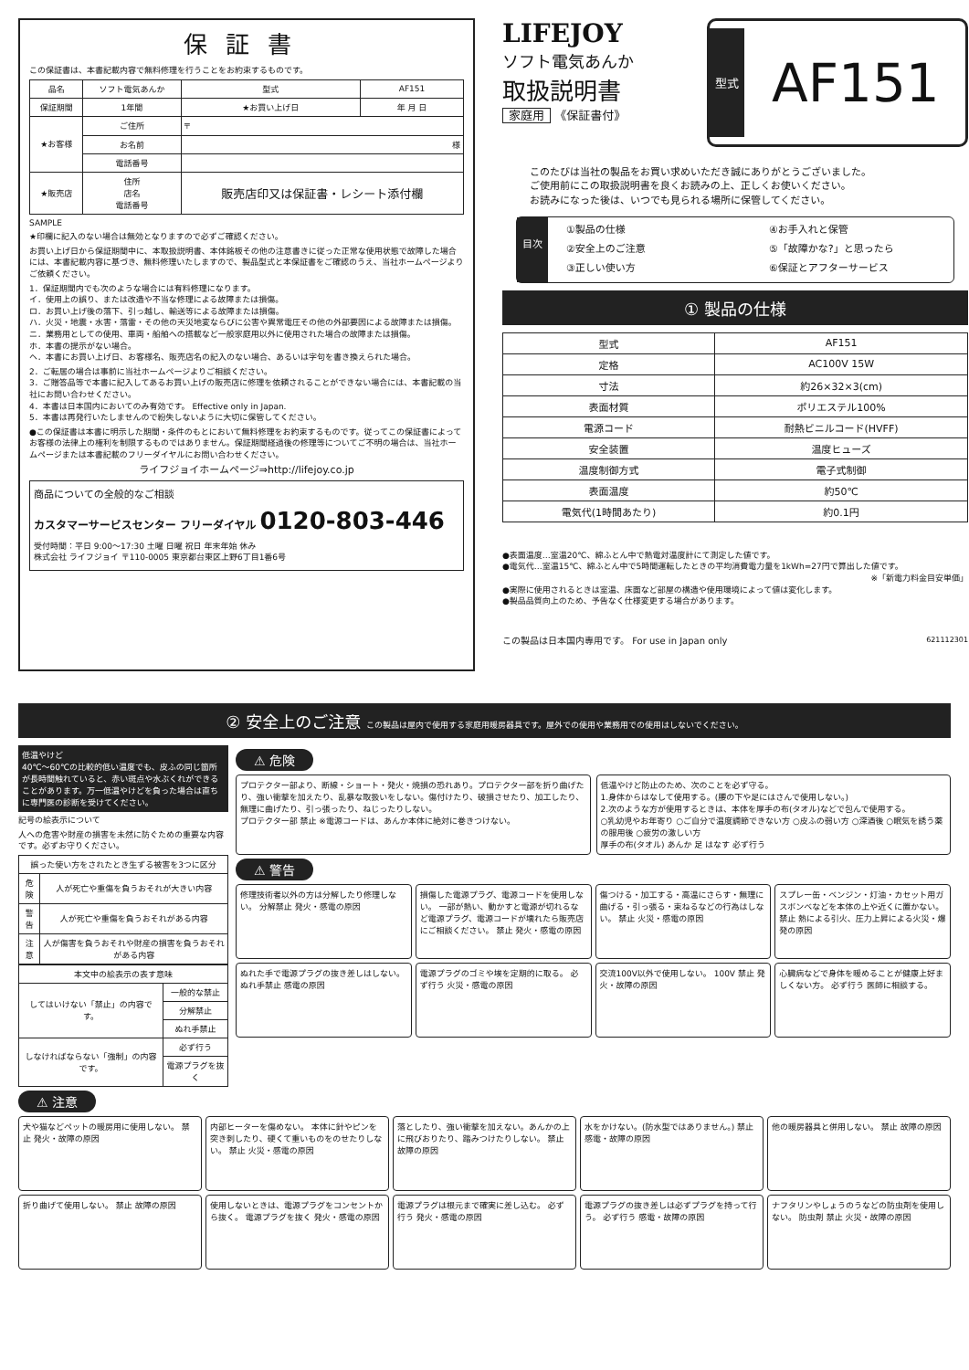保証書
この保証書は、本書記載内容で無料修理を行うことをお約束するものです。
| 品名 | ソフト電気あんか | 型式 | AF151 |
| 保証期間 | 1年間 | ★お買い上げ日 | 年 月 日 |
| ★お客様 | ご住所 | 〒 | |
| | お名前 | 様 | |
| | 電話番号 | | |
| ★販売店 | 住所 店名 電話番号 | 販売店印又は保証書・レシート添付欄 | |
SAMPLE
★印欄に記入のない場合は無効となりますので必ずご確認ください。
お買い上げ日から保証期間中に、本取扱説明書、本体銘板その他の注意書きに従った正常な使用状態で故障した場合には、本書記載内容に基づき、無料修理いたしますので、製品型式と本保証書をご確認のうえ、当社ホームページよりご依頼ください。
1．保証期間内でも次のような場合には有料修理になります。
イ．使用上の誤り、または改造や不当な修理による故障または損傷。
ロ．お買い上げ後の落下、引っ越し、輸送等による故障または損傷。
ハ．火災・地震・水害・落雷・その他の天災地変ならびに公害や異常電圧その他の外部要因による故障または損傷。
ニ．業務用としての使用、車両・船舶への搭載など一般家庭用以外に使用された場合の故障または損傷。
ホ．本書の提示がない場合。
ヘ．本書にお買い上げ日、お客様名、販売店名の記入のない場合、あるいは字句を書き換えられた場合。
2．ご転居の場合は事前に当社ホームページよりご相談ください。
3．ご贈答品等で本書に記入してあるお買い上げの販売店に修理を依頼されることができない場合には、本書記載の当社にお問い合わせください。
4．本書は日本国内においてのみ有効です。 Effective only in Japan.
5．本書は再発行いたしませんので紛失しないように大切に保管してください。
●この保証書は本書に明示した期間・条件のもとにおいて無料修理をお約束するものです。従ってこの保証書によってお客様の法律上の権利を制限するものではありません。保証期間経過後の修理等についてご不明の場合は、当社ホームページまたは本書記載のフリーダイヤルにお問い合わせください。
ライフジョイホームページ⇒http://lifejoy.co.jp
商品についての全般的なご相談
カスタマーサービスセンター フリーダイヤル 0120-803-446
受付時間：平日 9:00～17:30 土曜 日曜 祝日 年末年始 休み
株式会社 ライフジョイ 〒110-0005 東京都台東区上野6丁目1番6号
LIFEJOY
ソフト電気あんか
取扱説明書
家庭用 《保証書付》
型式 AF151
このたびは当社の製品をお買い求めいただき誠にありがとうございました。
ご使用前にこの取扱説明書を良くお読みの上、正しくお使いください。
お読みになった後は、いつでも見られる場所に保管してください。
目次
①製品の仕様
②安全上のご注意
③正しい使い方
④お手入れと保管
⑤「故障かな?」と思ったら
⑥保証とアフターサービス
① 製品の仕様
| 型式 | AF151 |
| 定格 | AC100V 15W |
| 寸法 | 約26×32×3(cm) |
| 表面材質 | ポリエステル100% |
| 電源コード | 耐熱ビニルコード(HVFF) |
| 安全装置 | 温度ヒューズ |
| 温度制御方式 | 電子式制御 |
| 表面温度 | 約50℃ |
| 電気代(1時間あたり) | 約0.1円 |
●表面温度…室温20℃、綿ふとん中で熱電対温度計にて測定した値です。
●電気代…室温15℃、綿ふとん中で5時間運転したときの平均消費電力量を1kWh=27円で算出した値です。
※「新電力料金目安単価」
●実際に使用されるときは室温、床面など部屋の構造や使用環境によって値は変化します。
●製品品質向上のため、予告なく仕様変更する場合があります。
この製品は日本国内専用です。 For use in Japan only 621112301
② 安全上のご注意 この製品は屋内で使用する家庭用暖房器具です。屋外での使用や業務用での使用はしないでください。
低温やけど
40℃～60℃の比較的低い温度でも、皮ふの同じ箇所が長時間触れていると、赤い斑点や水ぶくれができることがあります。万一低温やけどを負った場合は直ちに専門医の診断を受けてください。
記号の絵表示について
人への危害や財産の損害を未然に防ぐための重要な内容です。必ずお守りください。
| 誤った使い方をされたとき生ずる被害を3つに区分 | |
| --- | --- |
| 危険 | 人が死亡や重傷を負うおそれが大きい内容 |
| 警告 | 人が死亡や重傷を負うおそれがある内容 |
| 注意 | 人が傷害を負うおそれや財産の損害を負うおそれがある内容 |
| 本文中の絵表示の表す意味 | |
| --- | --- |
| してはいけない「禁止」の内容です。 | 一般的な禁止 |
| | 分解禁止 |
| | ぬれ手禁止 |
| しなければならない「強制」の内容です。 | 必ず行う |
| | 電源プラグを抜く |
⚠ 危険
プロテクター部より、断線・ショート・発火・焼損の恐れあり。プロテクター部を折り曲げたり、強い衝撃を加えたり、乱暴な取扱いをしない。傷付けたり、破損させたり、加工したり、無理に曲げたり、引っ張ったり、ねじったりしない。
プロテクター部 禁止 ※電源コードは、あんか本体に絶対に巻きつけない。
低温やけど防止のため、次のことを必ず守る。
1.身体からはなして使用する。(腰の下や足にはさんで使用しない。)
2.次のような方が使用するときは、本体を厚手の布(タオル)などで包んで使用する。
○乳幼児やお年寄り ○ご自分で温度調節できない方 ○皮ふの弱い方 ○深酒後 ○眠気を誘う薬の服用後 ○疲労の激しい方
厚手の布(タオル) あんか 足 はなす 必ず行う
⚠ 警告
修理技術者以外の方は分解したり修理しない。 分解禁止 発火・感電の原因
損傷した電源プラグ、電源コードを使用しない。 一部が熱い、動かすと電源が切れるなど電源プラグ、電源コードが壊れたら販売店にご相談ください。 禁止 発火・感電の原因
傷つける・加工する・高温にさらす・無理に曲げる・引っ張る・束ねるなどの行為はしない。 禁止 火災・感電の原因
スプレー缶・ベンジン・灯油・カセット用ガスボンベなどを本体の上や近くに置かない。 禁止 熱による引火、圧力上昇による火災・爆発の原因
ぬれた手で電源プラグの抜き差しはしない。 ぬれ手禁止 感電の原因
電源プラグのゴミや埃を定期的に取る。 必ず行う 火災・感電の原因
交流100V以外で使用しない。 100V 禁止 発火・故障の原因
心臓病などで身体を暖めることが健康上好ましくない方。 必ず行う 医師に相談する。
⚠ 注意
犬や猫などペットの暖房用に使用しない。 禁止 発火・故障の原因
内部ヒーターを傷めない。 本体に針やピンを突き刺したり、硬くて重いものをのせたりしない。 禁止 火災・感電の原因
落としたり、強い衝撃を加えない。あんかの上に飛びおりたり、踏みつけたりしない。 禁止 故障の原因
水をかけない。(防水型ではありません。) 禁止 感電・故障の原因
他の暖房器具と併用しない。 禁止 故障の原因
折り曲げて使用しない。 禁止 故障の原因
使用しないときは、電源プラグをコンセントから抜く。 電源プラグを抜く 発火・感電の原因
電源プラグは根元まで確実に差し込む。 必ず行う 発火・感電の原因
電源プラグの抜き差しは必ずプラグを持って行う。 必ず行う 感電・故障の原因
ナフタリンやしょうのうなどの防虫剤を使用しない。 防虫剤 禁止 火災・故障の原因